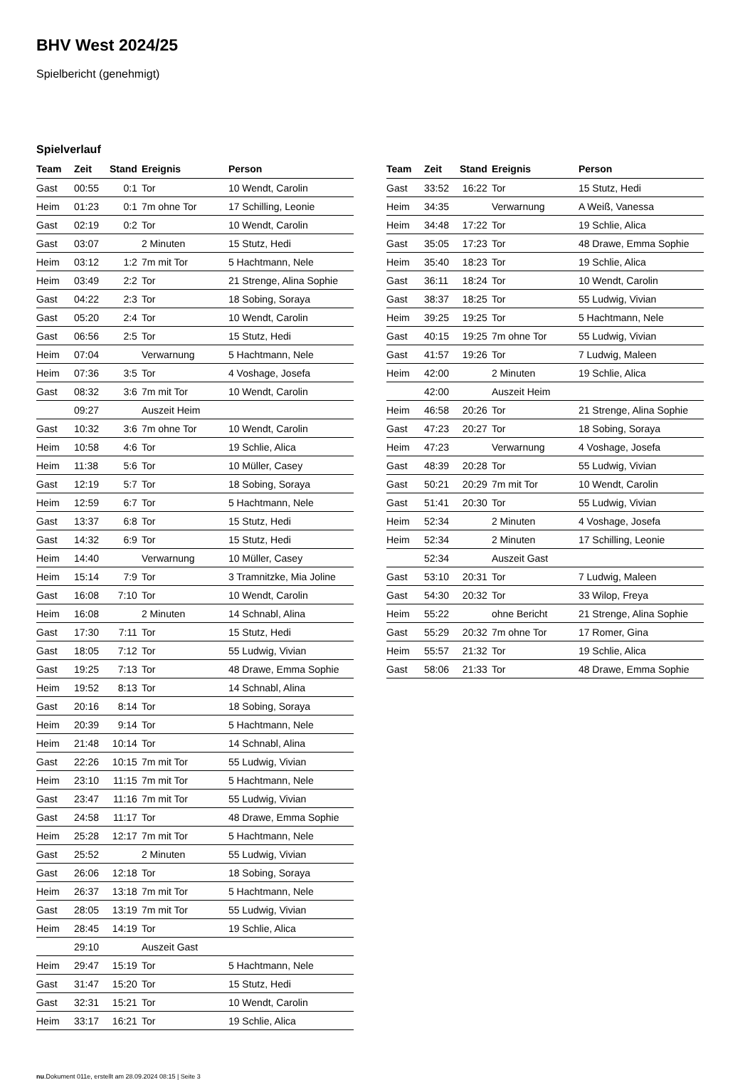BHV West 2024/25
Spielbericht (genehmigt)
Spielverlauf
| Team | Zeit | Stand | Ereignis | Person |
| --- | --- | --- | --- | --- |
| Gast | 00:55 | 0:1 | Tor | 10 Wendt, Carolin |
| Heim | 01:23 | 0:1 | 7m ohne Tor | 17 Schilling, Leonie |
| Gast | 02:19 | 0:2 | Tor | 10 Wendt, Carolin |
| Gast | 03:07 | | 2 Minuten | 15 Stutz, Hedi |
| Heim | 03:12 | 1:2 | 7m mit Tor | 5 Hachtmann, Nele |
| Heim | 03:49 | 2:2 | Tor | 21 Strenge, Alina Sophie |
| Gast | 04:22 | 2:3 | Tor | 18 Sobing, Soraya |
| Gast | 05:20 | 2:4 | Tor | 10 Wendt, Carolin |
| Gast | 06:56 | 2:5 | Tor | 15 Stutz, Hedi |
| Heim | 07:04 | | Verwarnung | 5 Hachtmann, Nele |
| Heim | 07:36 | 3:5 | Tor | 4 Voshage, Josefa |
| Gast | 08:32 | 3:6 | 7m mit Tor | 10 Wendt, Carolin |
| | 09:27 | | Auszeit Heim | |
| Gast | 10:32 | 3:6 | 7m ohne Tor | 10 Wendt, Carolin |
| Heim | 10:58 | 4:6 | Tor | 19 Schlie, Alica |
| Heim | 11:38 | 5:6 | Tor | 10 Müller, Casey |
| Gast | 12:19 | 5:7 | Tor | 18 Sobing, Soraya |
| Heim | 12:59 | 6:7 | Tor | 5 Hachtmann, Nele |
| Gast | 13:37 | 6:8 | Tor | 15 Stutz, Hedi |
| Gast | 14:32 | 6:9 | Tor | 15 Stutz, Hedi |
| Heim | 14:40 | | Verwarnung | 10 Müller, Casey |
| Heim | 15:14 | 7:9 | Tor | 3 Tramnitzke, Mia Joline |
| Gast | 16:08 | 7:10 | Tor | 10 Wendt, Carolin |
| Heim | 16:08 | | 2 Minuten | 14 Schnabl, Alina |
| Gast | 17:30 | 7:11 | Tor | 15 Stutz, Hedi |
| Gast | 18:05 | 7:12 | Tor | 55 Ludwig, Vivian |
| Gast | 19:25 | 7:13 | Tor | 48 Drawe, Emma Sophie |
| Heim | 19:52 | 8:13 | Tor | 14 Schnabl, Alina |
| Gast | 20:16 | 8:14 | Tor | 18 Sobing, Soraya |
| Heim | 20:39 | 9:14 | Tor | 5 Hachtmann, Nele |
| Heim | 21:48 | 10:14 | Tor | 14 Schnabl, Alina |
| Gast | 22:26 | 10:15 | 7m mit Tor | 55 Ludwig, Vivian |
| Heim | 23:10 | 11:15 | 7m mit Tor | 5 Hachtmann, Nele |
| Gast | 23:47 | 11:16 | 7m mit Tor | 55 Ludwig, Vivian |
| Gast | 24:58 | 11:17 | Tor | 48 Drawe, Emma Sophie |
| Heim | 25:28 | 12:17 | 7m mit Tor | 5 Hachtmann, Nele |
| Gast | 25:52 | | 2 Minuten | 55 Ludwig, Vivian |
| Gast | 26:06 | 12:18 | Tor | 18 Sobing, Soraya |
| Heim | 26:37 | 13:18 | 7m mit Tor | 5 Hachtmann, Nele |
| Gast | 28:05 | 13:19 | 7m mit Tor | 55 Ludwig, Vivian |
| Heim | 28:45 | 14:19 | Tor | 19 Schlie, Alica |
| | 29:10 | | Auszeit Gast | |
| Heim | 29:47 | 15:19 | Tor | 5 Hachtmann, Nele |
| Gast | 31:47 | 15:20 | Tor | 15 Stutz, Hedi |
| Gast | 32:31 | 15:21 | Tor | 10 Wendt, Carolin |
| Heim | 33:17 | 16:21 | Tor | 19 Schlie, Alica |
| Team | Zeit | Stand | Ereignis | Person |
| --- | --- | --- | --- | --- |
| Gast | 33:52 | 16:22 | Tor | 15 Stutz, Hedi |
| Heim | 34:35 | | Verwarnung | A Weiß, Vanessa |
| Heim | 34:48 | 17:22 | Tor | 19 Schlie, Alica |
| Gast | 35:05 | 17:23 | Tor | 48 Drawe, Emma Sophie |
| Heim | 35:40 | 18:23 | Tor | 19 Schlie, Alica |
| Gast | 36:11 | 18:24 | Tor | 10 Wendt, Carolin |
| Gast | 38:37 | 18:25 | Tor | 55 Ludwig, Vivian |
| Heim | 39:25 | 19:25 | Tor | 5 Hachtmann, Nele |
| Gast | 40:15 | 19:25 | 7m ohne Tor | 55 Ludwig, Vivian |
| Gast | 41:57 | 19:26 | Tor | 7 Ludwig, Maleen |
| Heim | 42:00 | | 2 Minuten | 19 Schlie, Alica |
| | 42:00 | | Auszeit Heim | |
| Heim | 46:58 | 20:26 | Tor | 21 Strenge, Alina Sophie |
| Gast | 47:23 | 20:27 | Tor | 18 Sobing, Soraya |
| Heim | 47:23 | | Verwarnung | 4 Voshage, Josefa |
| Gast | 48:39 | 20:28 | Tor | 55 Ludwig, Vivian |
| Gast | 50:21 | 20:29 | 7m mit Tor | 10 Wendt, Carolin |
| Gast | 51:41 | 20:30 | Tor | 55 Ludwig, Vivian |
| Heim | 52:34 | | 2 Minuten | 4 Voshage, Josefa |
| Heim | 52:34 | | 2 Minuten | 17 Schilling, Leonie |
| | 52:34 | | Auszeit Gast | |
| Gast | 53:10 | 20:31 | Tor | 7 Ludwig, Maleen |
| Gast | 54:30 | 20:32 | Tor | 33 Wilop, Freya |
| Heim | 55:22 | | ohne Bericht | 21 Strenge, Alina Sophie |
| Gast | 55:29 | 20:32 | 7m ohne Tor | 17 Romer, Gina |
| Heim | 55:57 | 21:32 | Tor | 19 Schlie, Alica |
| Gast | 58:06 | 21:33 | Tor | 48 Drawe, Emma Sophie |
nu.Dokument 011e, erstellt am 28.09.2024 08:15 | Seite 3